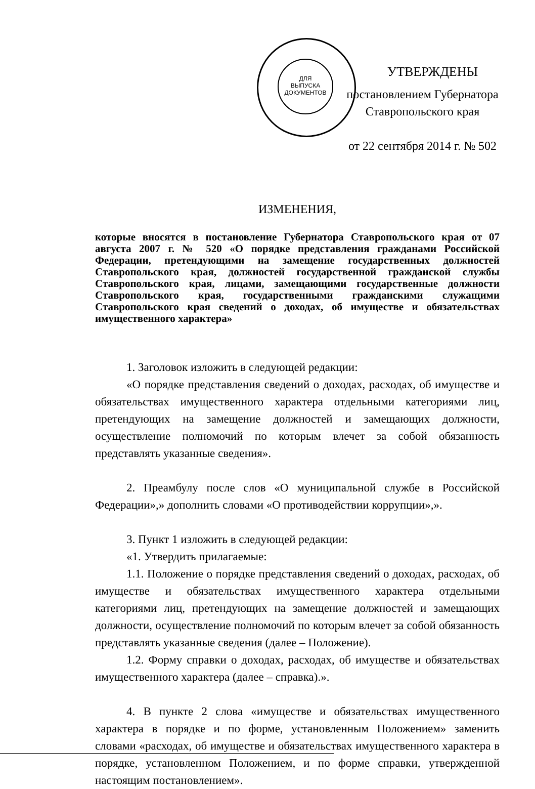ДЛЯ
ВЫПУСКА
ДОКУМЕНТОВ
УТВЕРЖДЕНЫ
постановлением Губернатора
Ставропольского края
от 22 сентября 2014 г. № 502
ИЗМЕНЕНИЯ,
которые вносятся в постановление Губернатора Ставропольского края от 07 августа 2007 г. № 520 «О порядке представления гражданами Российской Федерации, претендующими на замещение государственных должностей Ставропольского края, должностей государственной гражданской службы Ставропольского края, лицами, замещающими государственные должности Ставропольского края, государственными гражданскими служащими Ставропольского края сведений о доходах, об имуществе и обязательствах имущественного характера»
1. Заголовок изложить в следующей редакции:
«О порядке представления сведений о доходах, расходах, об имуществе и обязательствах имущественного характера отдельными категориями лиц, претендующих на замещение должностей и замещающих должности, осуществление полномочий по которым влечет за собой обязанность представлять указанные сведения».
2. Преамбулу после слов «О муниципальной службе в Российской Федерации»,» дополнить словами «О противодействии коррупции»,».
3. Пункт 1 изложить в следующей редакции:
«1. Утвердить прилагаемые:
1.1. Положение о порядке представления сведений о доходах, расходах, об имуществе и обязательствах имущественного характера отдельными категориями лиц, претендующих на замещение должностей и замещающих должности, осуществление полномочий по которым влечет за собой обязанность представлять указанные сведения (далее – Положение).
1.2. Форму справки о доходах, расходах, об имуществе и обязательствах имущественного характера (далее – справка).».
4. В пункте 2 слова «имуществе и обязательствах имущественного характера в порядке и по форме, установленным Положением» заменить словами «расходах, об имуществе и обязательствах имущественного характера в порядке, установленном Положением, и по форме справки, утвержденной настоящим постановлением».